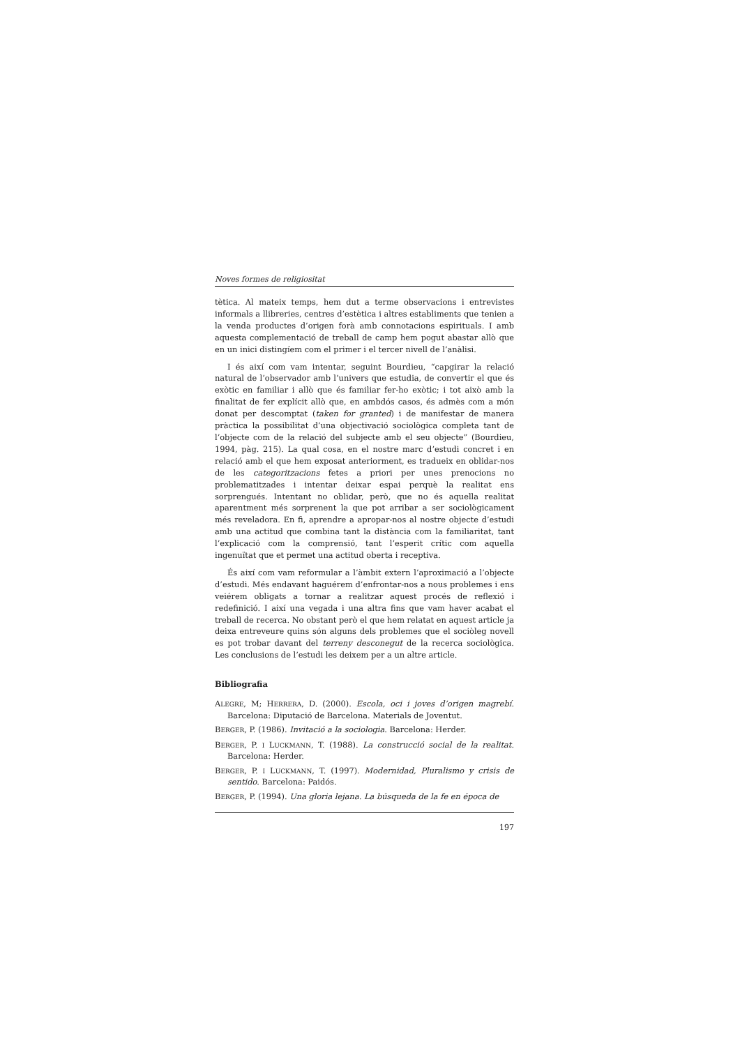Noves formes de religiositat
tètica. Al mateix temps, hem dut a terme observacions i entrevistes informals a llibreries, centres d’estètica i altres establiments que tenien a la venda productes d’origen forà amb connotacions espirituals. I amb aquesta complementació de treball de camp hem pogut abastar allò que en un inici distingíem com el primer i el tercer nivell de l’anàlisi.
I és així com vam intentar, seguint Bourdieu, “capgirar la relació natural de l’observador amb l’univers que estudia, de convertir el que és exòtic en familiar i allò que és familiar fer-ho exòtic; i tot això amb la finalitat de fer explícit allò que, en ambdós casos, és admès com a món donat per descomptat (taken for granted) i de manifestar de manera pràctica la possibilitat d’una objectivació sociològica completa tant de l’objecte com de la relació del subjecte amb el seu objecte” (Bourdieu, 1994, pàg. 215). La qual cosa, en el nostre marc d’estudi concret i en relació amb el que hem exposat anteriorment, es tradueix en oblidar-nos de les categoritzacions fetes a priori per unes prenocions no problematitzades i intentar deixar espai perquè la realitat ens sorprengués. Intentant no oblidar, però, que no és aquella realitat aparentment més sorprenent la que pot arribar a ser sociològicament més reveladora. En fi, aprendre a apropar-nos al nostre objecte d’estudi amb una actitud que combina tant la distància com la familiaritat, tant l’explicació com la comprensió, tant l’esperit crític com aquella ingenuïtat que et permet una actitud oberta i receptiva.
És així com vam reformular a l’àmbit extern l’aproximació a l’objecte d’estudi. Més endavant haguérem d’enfrontar-nos a nous problemes i ens veiérem obligats a tornar a realitzar aquest procés de reflexió i redefinició. I així una vegada i una altra fins que vam haver acabat el treball de recerca. No obstant però el que hem relatat en aquest article ja deixa entreveure quins són alguns dels problemes que el sociòleg novell es pot trobar davant del terreny desconegut de la recerca sociològica. Les conclusions de l’estudi les deixem per a un altre article.
Bibliografia
ALEGRE, M; HERRERA, D. (2000). Escola, oci i joves d’origen magrebí. Barcelona: Diputació de Barcelona. Materials de Joventut.
BERGER, P. (1986). Invitació a la sociologia. Barcelona: Herder.
BERGER, P. I LUCKMANN, T. (1988). La construcció social de la realitat. Barcelona: Herder.
BERGER, P. I LUCKMANN, T. (1997). Modernidad, Pluralismo y crisis de sentido. Barcelona: Paidós.
BERGER, P. (1994). Una gloria lejana. La búsqueda de la fe en época de
197